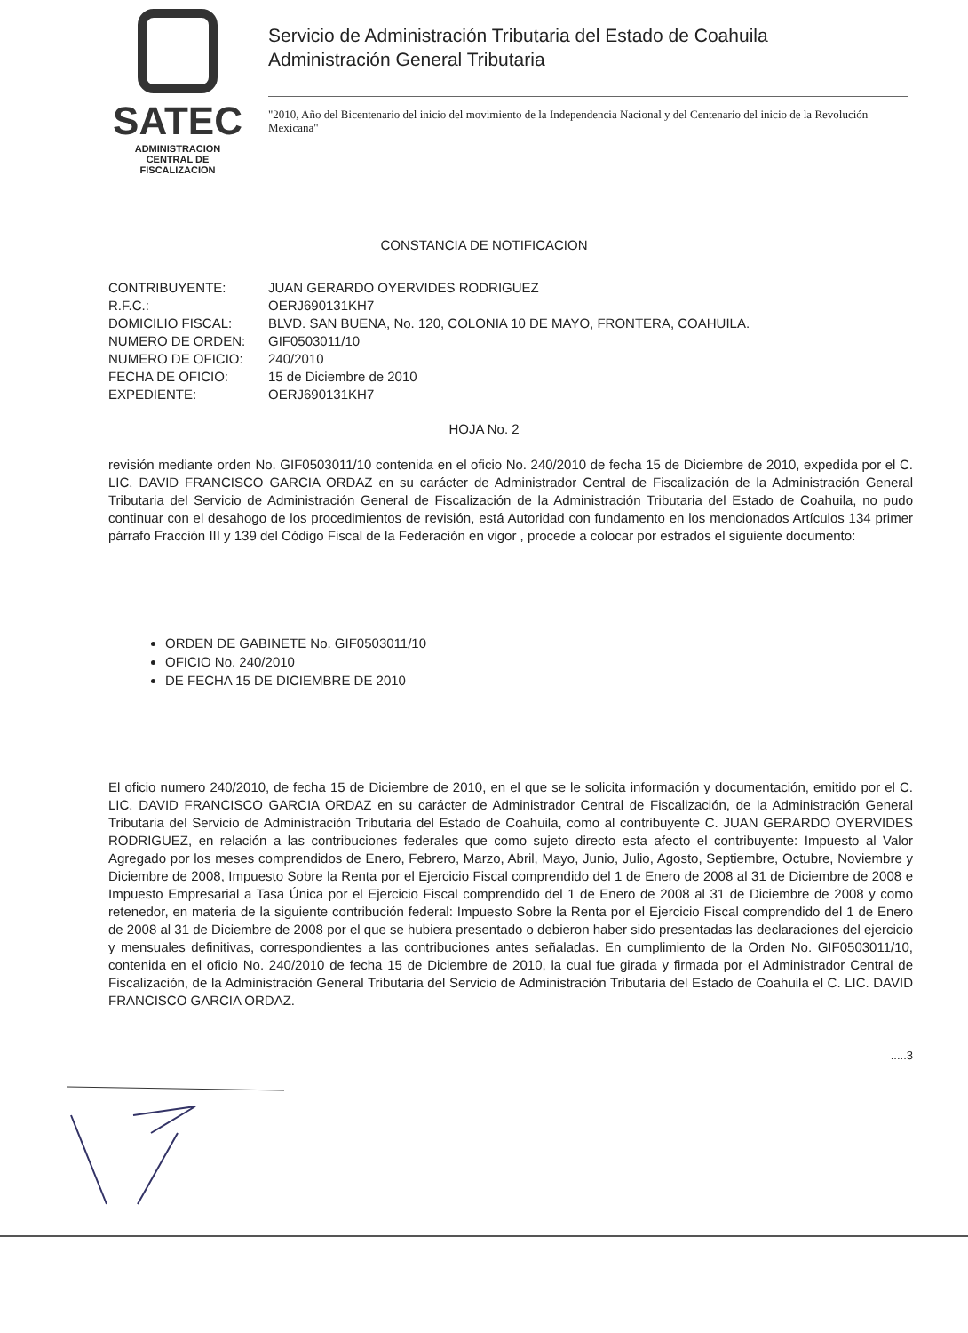SATEC
ADMINISTRACION
CENTRAL DE
FISCALIZACION
Servicio de Administración Tributaria del Estado de Coahuila
Administración General Tributaria
"2010, Año del Bicentenario del inicio del movimiento de la Independencia Nacional y del Centenario del inicio de la Revolución Mexicana"
CONSTANCIA DE NOTIFICACION
CONTRIBUYENTE: JUAN GERARDO OYERVIDES RODRIGUEZ
R.F.C.: OERJ690131KH7
DOMICILIO FISCAL: BLVD. SAN BUENA, No. 120, COLONIA 10 DE MAYO, FRONTERA, COAHUILA.
NUMERO DE ORDEN: GIF0503011/10
NUMERO DE OFICIO: 240/2010
FECHA DE OFICIO: 15 de Diciembre de 2010
EXPEDIENTE: OERJ690131KH7
HOJA No. 2
revisión mediante orden No. GIF0503011/10 contenida en el oficio No. 240/2010 de fecha 15 de Diciembre de 2010, expedida por el C. LIC. DAVID FRANCISCO GARCIA ORDAZ en su carácter de Administrador Central de Fiscalización de la Administración General Tributaria del Servicio de Administración General de Fiscalización de la Administración Tributaria del Estado de Coahuila, no pudo continuar con el desahogo de los procedimientos de revisión, está Autoridad con fundamento en los mencionados Artículos 134 primer párrafo Fracción III y 139 del Código Fiscal de la Federación en vigor , procede a colocar por estrados el siguiente documento:
ORDEN DE GABINETE No. GIF0503011/10
OFICIO No. 240/2010
DE FECHA 15 DE DICIEMBRE DE 2010
El oficio numero 240/2010, de fecha 15 de Diciembre de 2010, en el que se le solicita información y documentación, emitido por el C. LIC. DAVID FRANCISCO GARCIA ORDAZ en su carácter de Administrador Central de Fiscalización, de la Administración General Tributaria del Servicio de Administración Tributaria del Estado de Coahuila, como al contribuyente C. JUAN GERARDO OYERVIDES RODRIGUEZ, en relación a las contribuciones federales que como sujeto directo esta afecto el contribuyente: Impuesto al Valor Agregado por los meses comprendidos de Enero, Febrero, Marzo, Abril, Mayo, Junio, Julio, Agosto, Septiembre, Octubre, Noviembre y Diciembre de 2008, Impuesto Sobre la Renta por el Ejercicio Fiscal comprendido del 1 de Enero de 2008 al 31 de Diciembre de 2008 e Impuesto Empresarial a Tasa Única por el Ejercicio Fiscal comprendido del 1 de Enero de 2008 al 31 de Diciembre de 2008 y como retenedor, en materia de la siguiente contribución federal: Impuesto Sobre la Renta por el Ejercicio Fiscal comprendido del 1 de Enero de 2008 al 31 de Diciembre de 2008 por el que se hubiera presentado o debieron haber sido presentadas las declaraciones del ejercicio y mensuales definitivas, correspondientes a las contribuciones antes señaladas. En cumplimiento de la Orden No. GIF0503011/10, contenida en el oficio No. 240/2010 de fecha 15 de Diciembre de 2010, la cual fue girada y firmada por el Administrador Central de Fiscalización, de la Administración General Tributaria del Servicio de Administración Tributaria del Estado de Coahuila el C. LIC. DAVID FRANCISCO GARCIA ORDAZ.
.....3